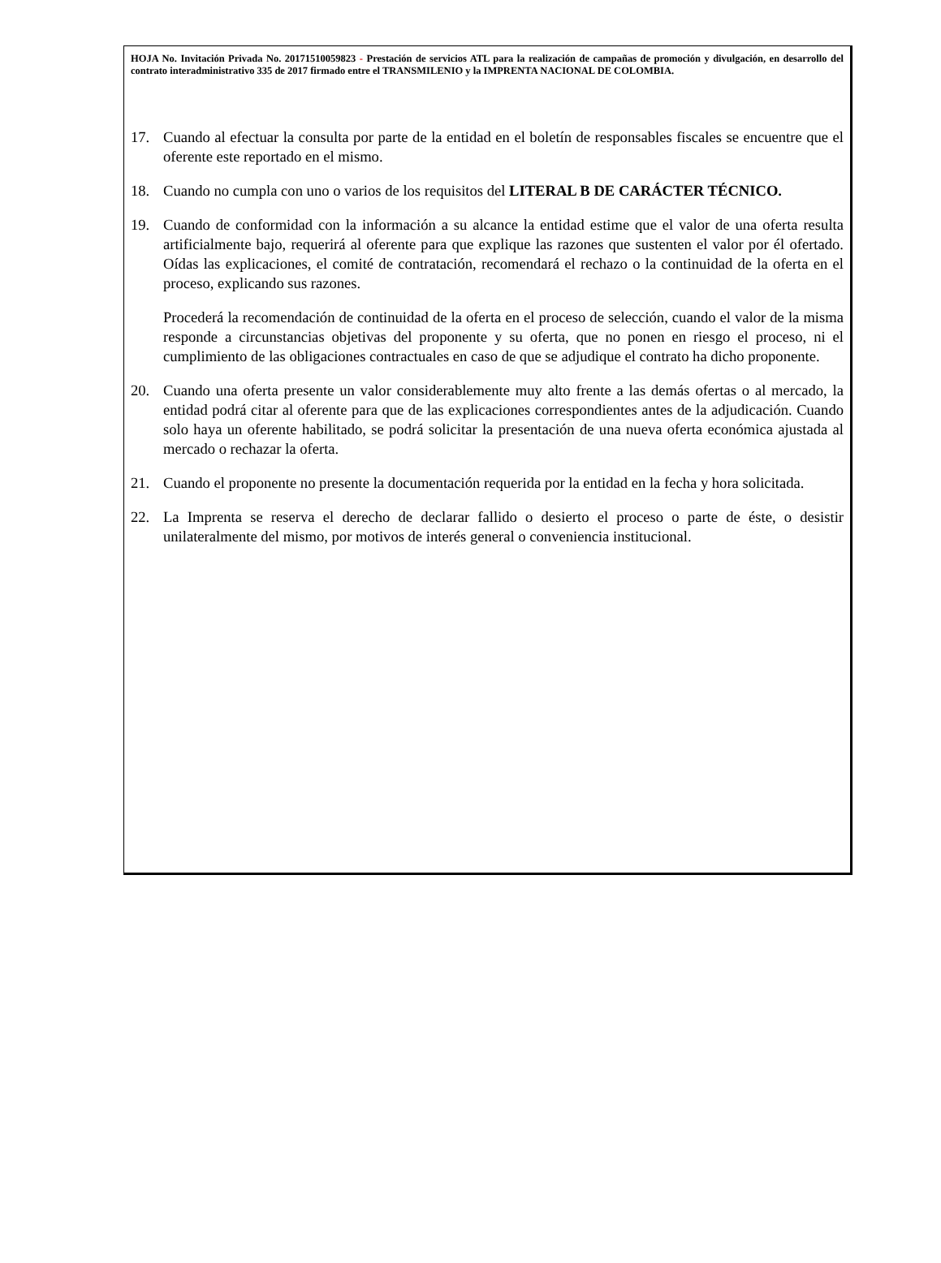HOJA No. Invitación Privada No. 20171510059823 - Prestación de servicios ATL para la realización de campañas de promoción y divulgación, en desarrollo del contrato interadministrativo 335 de 2017 firmado entre el TRANSMILENIO y la IMPRENTA NACIONAL DE COLOMBIA.
17. Cuando al efectuar la consulta por parte de la entidad en el boletín de responsables fiscales se encuentre que el oferente este reportado en el mismo.
18. Cuando no cumpla con uno o varios de los requisitos del LITERAL B DE CARÁCTER TÉCNICO.
19. Cuando de conformidad con la información a su alcance la entidad estime que el valor de una oferta resulta artificialmente bajo, requerirá al oferente para que explique las razones que sustenten el valor por él ofertado. Oídas las explicaciones, el comité de contratación, recomendará el rechazo o la continuidad de la oferta en el proceso, explicando sus razones.
Procederá la recomendación de continuidad de la oferta en el proceso de selección, cuando el valor de la misma responde a circunstancias objetivas del proponente y su oferta, que no ponen en riesgo el proceso, ni el cumplimiento de las obligaciones contractuales en caso de que se adjudique el contrato ha dicho proponente.
20. Cuando una oferta presente un valor considerablemente muy alto frente a las demás ofertas o al mercado, la entidad podrá citar al oferente para que de las explicaciones correspondientes antes de la adjudicación. Cuando solo haya un oferente habilitado, se podrá solicitar la presentación de una nueva oferta económica ajustada al mercado o rechazar la oferta.
21. Cuando el proponente no presente la documentación requerida por la entidad en la fecha y hora solicitada.
22. La Imprenta se reserva el derecho de declarar fallido o desierto el proceso o parte de éste, o desistir unilateralmente del mismo, por motivos de interés general o conveniencia institucional.